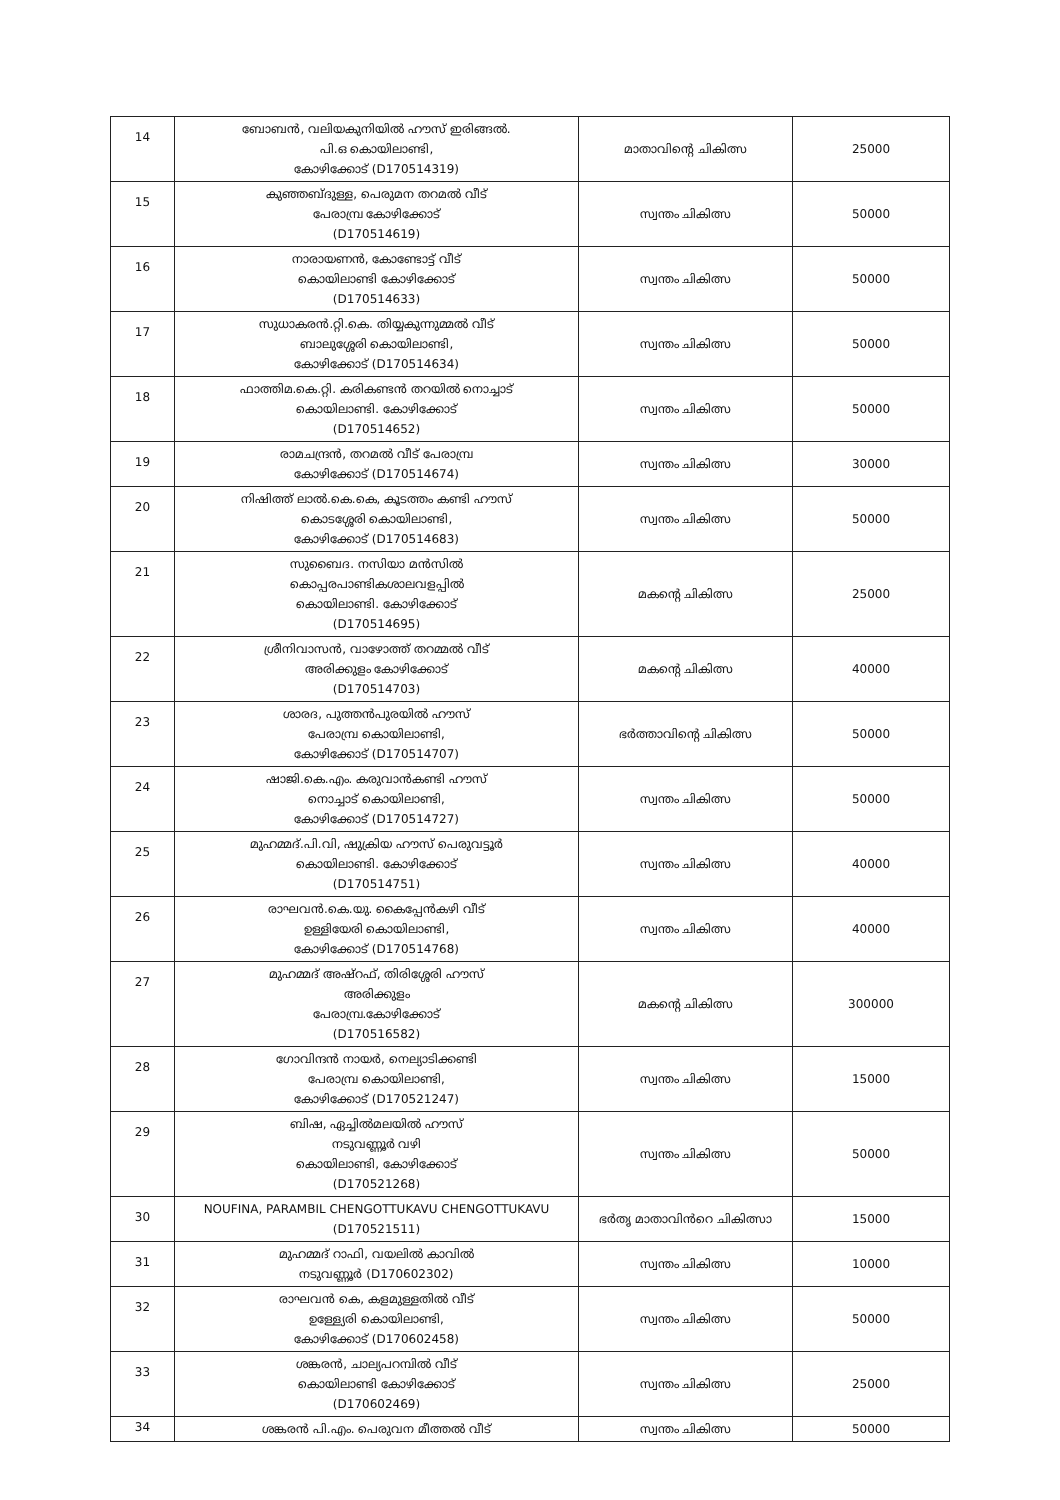| 14 | ബോബൻ, വലിയകുനിയിൽ ഹൗസ് ഇരിങ്ങൽ. പി.ഒ കൊയിലാണ്ടി, കോഴിക്കോട് (D170514319) | മാതാവിന്റെ ചികിത്സ | 25000 |
| 15 | കുഞ്ഞബ്ദുള്ള, പെരുമന തറമൽ വീട് പേരാമ്പ്ര കോഴിക്കോട് (D170514619) | സ്വന്തം ചികിത്സ | 50000 |
| 16 | നാരായണൻ, കോണ്ടോട്ട് വീട് കൊയിലാണ്ടി കോഴിക്കോട് (D170514633) | സ്വന്തം ചികിത്സ | 50000 |
| 17 | സുധാകരൻ.റ്റി.കെ. തിയ്യകുന്നുമ്മൽ വീട് ബാലുശ്ശേരി കൊയിലാണ്ടി, കോഴിക്കോട് (D170514634) | സ്വന്തം ചികിത്സ | 50000 |
| 18 | ഫാത്തിമ.കെ.റ്റി. കരികണ്ടൻ തറയിൽ നൊച്ചാട് കൊയിലാണ്ടി. കോഴിക്കോട് (D170514652) | സ്വന്തം ചികിത്സ | 50000 |
| 19 | രാമചന്ദ്രൻ, തറമൽ വീട് പേരാമ്പ്ര കോഴിക്കോട് (D170514674) | സ്വന്തം ചികിത്സ | 30000 |
| 20 | നിഷിത്ത് ലാൽ.കെ.കെ, കൂടത്തം കണ്ടി ഹൗസ് കൊടശ്ശേരി കൊയിലാണ്ടി, കോഴിക്കോട് (D170514683) | സ്വന്തം ചികിത്സ | 50000 |
| 21 | സുബൈദ. നസിയാ മൻസിൽ കൊപ്പരപാണ്ടികശാലവളപ്പിൽ കൊയിലാണ്ടി. കോഴിക്കോട് (D170514695) | മകന്റെ ചികിത്സ | 25000 |
| 22 | ശ്രീനിവാസൻ, വാഴോത്ത് തറമ്മൽ വീട് അരിക്കുളം കോഴിക്കോട് (D170514703) | മകന്റെ ചികിത്സ | 40000 |
| 23 | ശാരദ, പുത്തൻപുരയിൽ ഹൗസ് പേരാമ്പ്ര കൊയിലാണ്ടി, കോഴിക്കോട് (D170514707) | ഭർത്താവിന്റെ ചികിത്സ | 50000 |
| 24 | ഷാജി.കെ.എം. കരുവാൻകണ്ടി ഹൗസ് നൊച്ചാട് കൊയിലാണ്ടി, കോഴിക്കോട് (D170514727) | സ്വന്തം ചികിത്സ | 50000 |
| 25 | മുഹമ്മദ്.പി.വി, ഷുക്രിയ ഹൗസ് പെരുവട്ടൂർ കൊയിലാണ്ടി. കോഴിക്കോട് (D170514751) | സ്വന്തം ചികിത്സ | 40000 |
| 26 | രാഘവൻ.കെ.യു. കൈപ്പേൻകഴി വീട് ഉള്ളിയേരി കൊയിലാണ്ടി, കോഴിക്കോട് (D170514768) | സ്വന്തം ചികിത്സ | 40000 |
| 27 | മുഹമ്മദ് അഷ്റഫ്, തിരിശ്ശേരി ഹൗസ് അരിക്കുളം പേരാമ്പ്ര.കോഴിക്കോട് (D170516582) | മകന്റെ ചികിത്സ | 300000 |
| 28 | ഗോവിന്ദൻ നായർ, നെല്യാടിക്കണ്ടി പേരാമ്പ്ര കൊയിലാണ്ടി, കോഴിക്കോട് (D170521247) | സ്വന്തം ചികിത്സ | 15000 |
| 29 | ബിഷ, ഏച്ചിൽമലയിൽ ഹൗസ് നടുവണ്ണൂർ വഴി കൊയിലാണ്ടി, കോഴിക്കോട് (D170521268) | സ്വന്തം ചികിത്സ | 50000 |
| 30 | NOUFINA, PARAMBIL CHENGOTTUKAVU CHENGOTTUKAVU (D170521511) | ഭർതൃ മാതാവിൻറെ ചികിത്സാ | 15000 |
| 31 | മുഹമ്മദ് റാഫി, വയലിൽ കാവിൽ നടുവണ്ണൂർ (D170602302) | സ്വന്തം ചികിത്സ | 10000 |
| 32 | രാഘവൻ കെ, കളമുള്ളതിൽ വീട് ഉള്ള്യേരി കൊയിലാണ്ടി, കോഴിക്കോട് (D170602458) | സ്വന്തം ചികിത്സ | 50000 |
| 33 | ശങ്കരൻ, ചാല്യപറമ്പിൽ വീട് കൊയിലാണ്ടി കോഴിക്കോട് (D170602469) | സ്വന്തം ചികിത്സ | 25000 |
| 34 | ശങ്കരൻ പി.എം. പെരുവന മീത്തൽ വീട് | സ്വന്തം ചികിത്സ | 50000 |